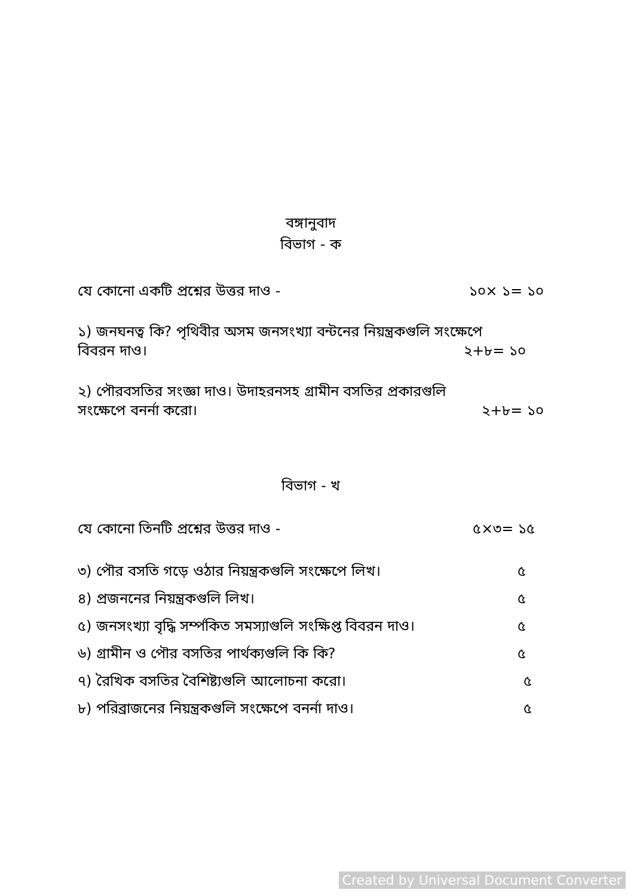বঙ্গানুবাদ
বিভাগ - ক
যে কোনো একটি প্রশ্নের উত্তর দাও - ১০× ১= ১০
১) জনঘনত্ব কি? পৃথিবীর অসম জনসংখ্যা বন্টনের নিয়ন্ত্রকগুলি সংক্ষেপে
বিবরন দাও। ২+৮= ১০
২) পৌরবসতির সংজ্ঞা দাও। উদাহরনসহ গ্রামীন বসতির প্রকারগুলি
সংক্ষেপে বনর্না করো। ২+৮= ১০
বিভাগ - খ
যে কোনো তিনটি প্রশ্নের উত্তর দাও - ৫×৩= ১৫
৩) পৌর বসতি গড়ে ওঠার নিয়ন্ত্রকগুলি সংক্ষেপে লিখ। ৫
৪) প্রজননের নিয়ন্ত্রকগুলি লিখ। ৫
৫) জনসংখ্যা বৃদ্ধি সর্ম্পকিত সমস্যাগুলি সংক্ষিপ্ত বিবরন দাও। ৫
৬) গ্রামীন ও পৌর বসতির পার্থক্যগুলি কি কি? ৫
৭) রৈখিক বসতির বৈশিষ্ট্যগুলি আলোচনা করো। ৫
৮) পরিব্রাজনের নিয়ন্ত্রকগুলি সংক্ষেপে বনর্না দাও। ৫
Created by Universal Document Converter